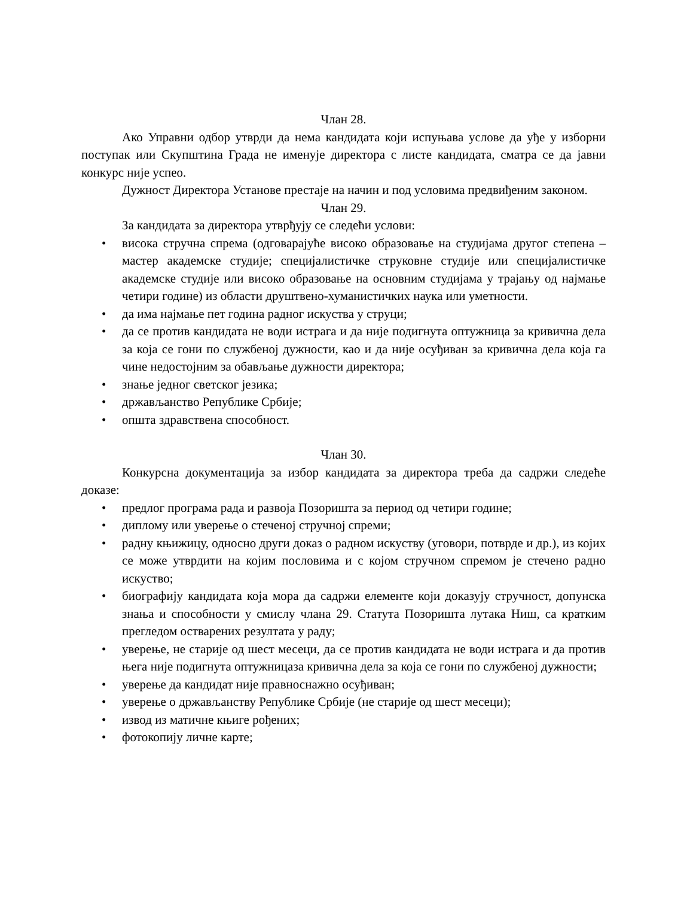Члан 28.
Ако Управни одбор утврди да нема кандидата који испуњава услове да уђе у изборни поступак или Скупштина Града не именује директора с листе кандидата, сматра се да јавни конкурс није успео.
Дужност Директора Установе престаје на начин и под условима предвиђеним законом.
Члан 29.
За кандидата за директора утврђују се следећи услови:
• висока стручна спрема (одговарајуће високо образовање на студијама другог степена – мастер академске студије; специјалистичке струковне студије или специјалистичке академске студије или високо образовање на основним студијама у трајању од најмање четири године) из области друштвено-хуманистичких наука или уметности.
• да има најмање пет година радног искуства у струци;
• да се против кандидата не води истрага и да није подигнута оптужница за кривична дела за која се гони по службеној дужности, као и да није осуђиван за кривична дела која га чине недостојним за обављање дужности директора;
• знање једног светског језика;
• држављанство Републике Србије;
• општа здравствена способност.
Члан 30.
Конкурсна документација за избор кандидата за директора треба да садржи следеће доказе:
• предлог програма рада и развоја Позоришта за период од четири године;
• диплому или уверење о стеченој стручној спреми;
• радну књижицу, односно други доказ о радном искуству (уговори, потврде и др.), из којих се може утврдити на којим пословима и с којом стручном спремом је стечено радно искуство;
• биографију кандидата која мора да садржи елементе који доказују стручност, допунска знања и способности у смислу члана 29. Статута Позоришта лутака Ниш, са кратким прегледом остварених резултата у раду;
• уверење, не старије од шест месеци, да се против кандидата не води истрага и да против њега није подигнута оптужницаза кривична дела за која се гони по службеној дужности;
• уверење да кандидат није правноснажно осуђиван;
• уверење о држављанству Републике Србије (не старије од шест месеци);
• извод из матичне књиге рођених;
• фотокопију личне карте;